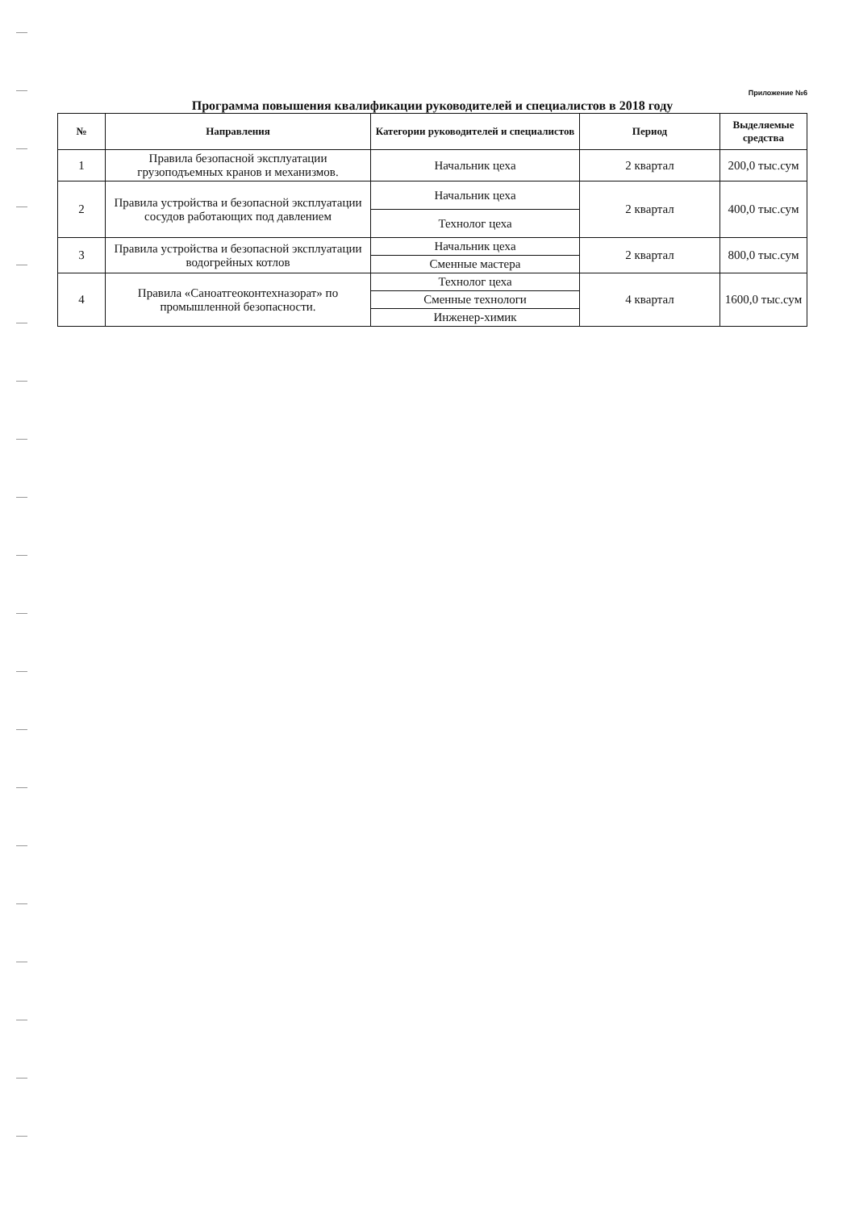Приложение №6
Программа повышения квалификации руководителей и специалистов в 2018 году
| № | Направления | Категории руководителей и специалистов | Период | Выделяемые средства |
| --- | --- | --- | --- | --- |
| 1 | Правила безопасной эксплуатации грузоподъемных кранов и механизмов. | Начальник цеха | 2 квартал | 200,0 тыс.сум |
| 2 | Правила устройства и безопасной эксплуатации сосудов работающих под давлением | Начальник цеха | 2 квартал | 400,0 тыс.сум |
| | | Технолог цеха | | |
| 3 | Правила устройства и безопасной эксплуатации водогрейных котлов | Начальник цеха | 2 квартал | 800,0 тыс.сум |
| | | Сменные мастера | | |
| 4 | Правила «Саноатгеоконтехназорат» по промышленной безопасности. | Технолог цеха | 4 квартал | 1600,0 тыс.сум |
| | | Сменные технологи | | |
| | | Инженер-химик | | |